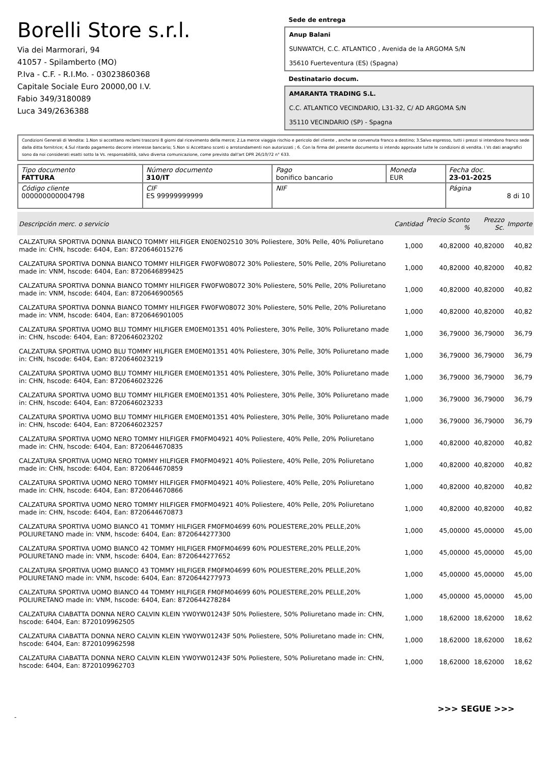Borelli Store s.r.l.
Via dei Marmorari, 94
41057 - Spilamberto (MO)
P.Iva - C.F. - R.I.Mo. - 03023860368
Capitale Sociale Euro 20000,00 I.V.
Fabio 349/3180089
Luca 349/2636388
Sede de entrega
Anup Balani
SUNWATCH, C.C. ATLANTICO , Avenida de la ARGOMA S/N
35610 Fuerteventura (ES) (Spagna)
Destinatario docum.
AMARANTA TRADING S.L.
C.C. ATLANTICO VECINDARIO, L31-32, C/ AD ARGOMA S/N
35110 VECINDARIO (SP) - Spagna
Condizioni Generali di Vendita: 1.Non si accettano reclami trascorsi 8 giorni dal ricevimento della merce; 2.La merce viaggia rischio e pericolo del cliente , anche se convenuta franco a destino; 3.Salvo espresso, tutti i prezzi si intendono franco sede dalla ditta fornitrice; 4.Sul ritardo pagamento decorre interesse bancario; 5.Non si Accettano sconti o arrotondamenti non autorizzati ; 6. Con la firma del presente documento si intendo approvate tutte le condizioni di vendita. I Vs dati anagrafici sono da noi considerati esatti sotto la Vs. responsabilità, salvo diversa comunicazione, come previsto dall'art DPR 26/10/72 n° 633.
| Tipo documento FATTURA | Número documento 310/IT | Pago bonifico bancario | Moneda EUR | Fecha doc. 23-01-2025 |
| Código cliente 000000000004798 | CIF ES 99999999999 | NIF | | Página 8 di 10 |
| Descripción merc. o servicio | Cantidad | Precio Sconto % | Prezzo Sc. | Importe |
| --- | --- | --- | --- | --- |
| CALZATURA SPORTIVA DONNA BIANCO TOMMY HILFIGER EN0EN02510 30% Poliestere, 30% Pelle, 40% Poliuretano made in: CHN, hscode: 6404, Ean: 8720646015276 | 1,000 | 40,82000 | 40,82000 | 40,82 |
| CALZATURA SPORTIVA DONNA BIANCO TOMMY HILFIGER FW0FW08072 30% Poliestere, 50% Pelle, 20% Poliuretano made in: VNM, hscode: 6404, Ean: 8720646899425 | 1,000 | 40,82000 | 40,82000 | 40,82 |
| CALZATURA SPORTIVA DONNA BIANCO TOMMY HILFIGER FW0FW08072 30% Poliestere, 50% Pelle, 20% Poliuretano made in: VNM, hscode: 6404, Ean: 8720646900565 | 1,000 | 40,82000 | 40,82000 | 40,82 |
| CALZATURA SPORTIVA DONNA BIANCO TOMMY HILFIGER FW0FW08072 30% Poliestere, 50% Pelle, 20% Poliuretano made in: VNM, hscode: 6404, Ean: 8720646901005 | 1,000 | 40,82000 | 40,82000 | 40,82 |
| CALZATURA SPORTIVA UOMO BLU TOMMY HILFIGER EM0EM01351 40% Poliestere, 30% Pelle, 30% Poliuretano made in: CHN, hscode: 6404, Ean: 8720646023202 | 1,000 | 36,79000 | 36,79000 | 36,79 |
| CALZATURA SPORTIVA UOMO BLU TOMMY HILFIGER EM0EM01351 40% Poliestere, 30% Pelle, 30% Poliuretano made in: CHN, hscode: 6404, Ean: 8720646023219 | 1,000 | 36,79000 | 36,79000 | 36,79 |
| CALZATURA SPORTIVA UOMO BLU TOMMY HILFIGER EM0EM01351 40% Poliestere, 30% Pelle, 30% Poliuretano made in: CHN, hscode: 6404, Ean: 8720646023226 | 1,000 | 36,79000 | 36,79000 | 36,79 |
| CALZATURA SPORTIVA UOMO BLU TOMMY HILFIGER EM0EM01351 40% Poliestere, 30% Pelle, 30% Poliuretano made in: CHN, hscode: 6404, Ean: 8720646023233 | 1,000 | 36,79000 | 36,79000 | 36,79 |
| CALZATURA SPORTIVA UOMO BLU TOMMY HILFIGER EM0EM01351 40% Poliestere, 30% Pelle, 30% Poliuretano made in: CHN, hscode: 6404, Ean: 8720646023257 | 1,000 | 36,79000 | 36,79000 | 36,79 |
| CALZATURA SPORTIVA UOMO NERO TOMMY HILFIGER FM0FM04921 40% Poliestere, 40% Pelle, 20% Poliuretano made in: CHN, hscode: 6404, Ean: 8720644670835 | 1,000 | 40,82000 | 40,82000 | 40,82 |
| CALZATURA SPORTIVA UOMO NERO TOMMY HILFIGER FM0FM04921 40% Poliestere, 40% Pelle, 20% Poliuretano made in: CHN, hscode: 6404, Ean: 8720644670859 | 1,000 | 40,82000 | 40,82000 | 40,82 |
| CALZATURA SPORTIVA UOMO NERO TOMMY HILFIGER FM0FM04921 40% Poliestere, 40% Pelle, 20% Poliuretano made in: CHN, hscode: 6404, Ean: 8720644670866 | 1,000 | 40,82000 | 40,82000 | 40,82 |
| CALZATURA SPORTIVA UOMO NERO TOMMY HILFIGER FM0FM04921 40% Poliestere, 40% Pelle, 20% Poliuretano made in: CHN, hscode: 6404, Ean: 8720644670873 | 1,000 | 40,82000 | 40,82000 | 40,82 |
| CALZATURA SPORTIVA UOMO BIANCO 41 TOMMY HILFIGER FM0FM04699 60% POLIESTERE,20% PELLE,20% POLIURETANO made in: VNM, hscode: 6404, Ean: 8720644277300 | 1,000 | 45,00000 | 45,00000 | 45,00 |
| CALZATURA SPORTIVA UOMO BIANCO 42 TOMMY HILFIGER FM0FM04699 60% POLIESTERE,20% PELLE,20% POLIURETANO made in: VNM, hscode: 6404, Ean: 8720644277652 | 1,000 | 45,00000 | 45,00000 | 45,00 |
| CALZATURA SPORTIVA UOMO BIANCO 43 TOMMY HILFIGER FM0FM04699 60% POLIESTERE,20% PELLE,20% POLIURETANO made in: VNM, hscode: 6404, Ean: 8720644277973 | 1,000 | 45,00000 | 45,00000 | 45,00 |
| CALZATURA SPORTIVA UOMO BIANCO 44 TOMMY HILFIGER FM0FM04699 60% POLIESTERE,20% PELLE,20% POLIURETANO made in: VNM, hscode: 6404, Ean: 8720644278284 | 1,000 | 45,00000 | 45,00000 | 45,00 |
| CALZATURA CIABATTA DONNA NERO CALVIN KLEIN YW0YW01243F 50% Poliestere, 50% Poliuretano made in: CHN, hscode: 6404, Ean: 8720109962505 | 1,000 | 18,62000 | 18,62000 | 18,62 |
| CALZATURA CIABATTA DONNA NERO CALVIN KLEIN YW0YW01243F 50% Poliestere, 50% Poliuretano made in: CHN, hscode: 6404, Ean: 8720109962598 | 1,000 | 18,62000 | 18,62000 | 18,62 |
| CALZATURA CIABATTA DONNA NERO CALVIN KLEIN YW0YW01243F 50% Poliestere, 50% Poliuretano made in: CHN, hscode: 6404, Ean: 8720109962703 | 1,000 | 18,62000 | 18,62000 | 18,62 |
>>> SEGUE >>>
-